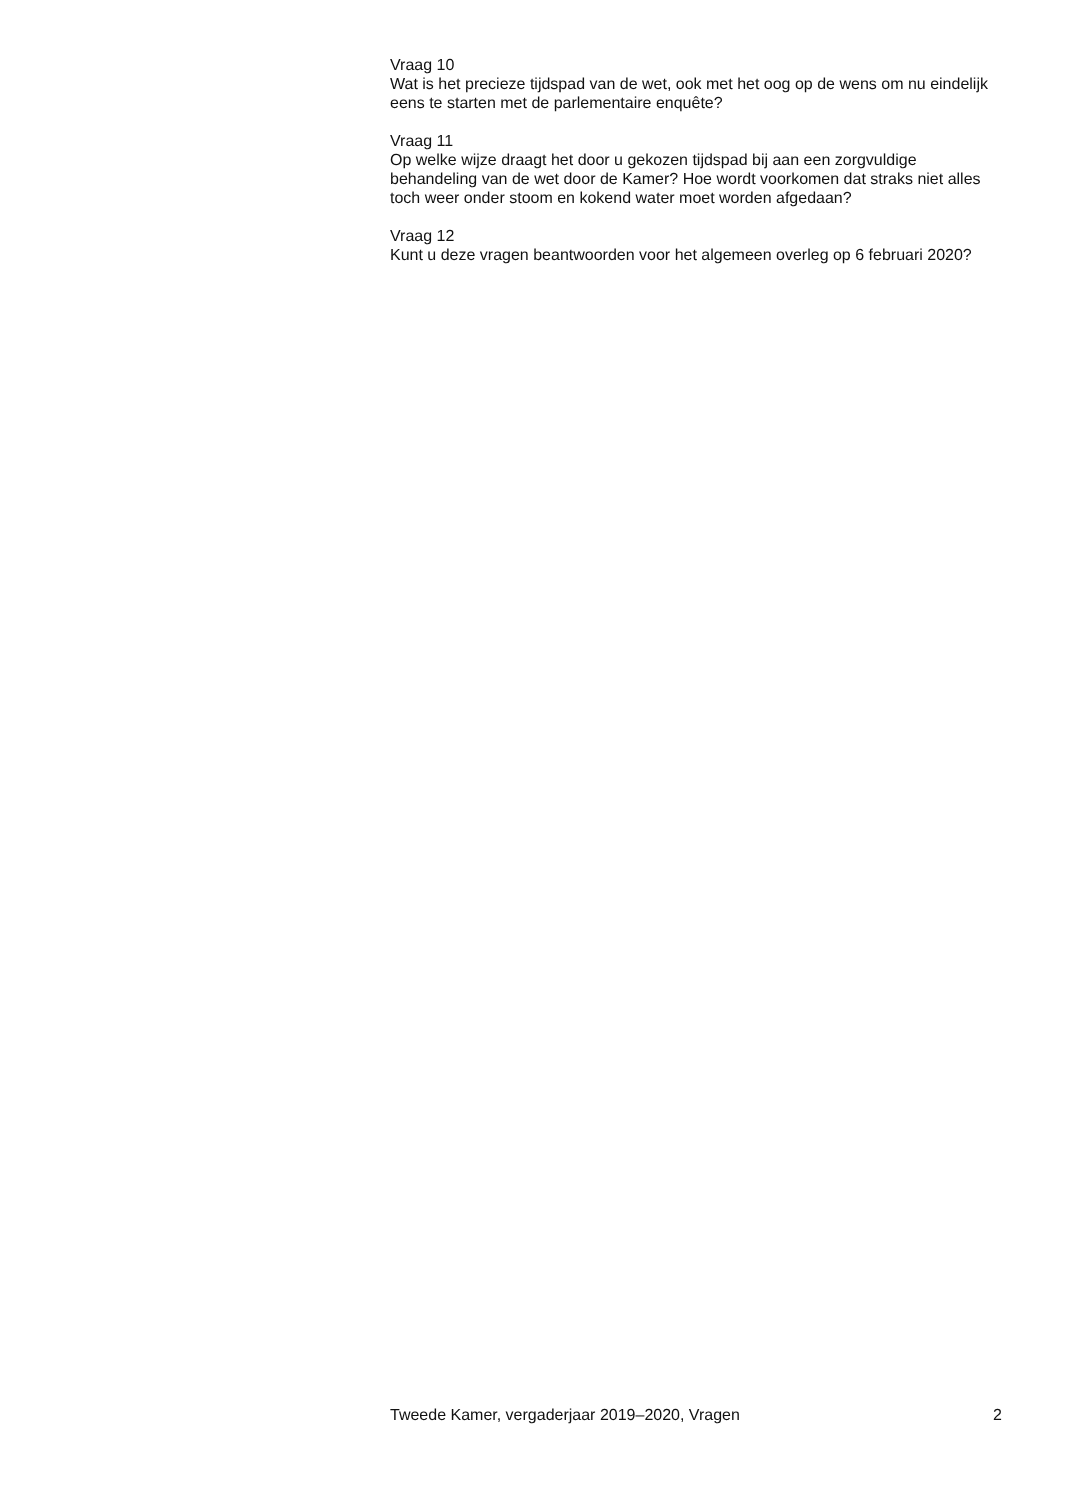Vraag 10
Wat is het precieze tijdspad van de wet, ook met het oog op de wens om nu eindelijk eens te starten met de parlementaire enquête?
Vraag 11
Op welke wijze draagt het door u gekozen tijdspad bij aan een zorgvuldige behandeling van de wet door de Kamer? Hoe wordt voorkomen dat straks niet alles toch weer onder stoom en kokend water moet worden afgedaan?
Vraag 12
Kunt u deze vragen beantwoorden voor het algemeen overleg op 6 februari 2020?
Tweede Kamer, vergaderjaar 2019–2020, Vragen 2